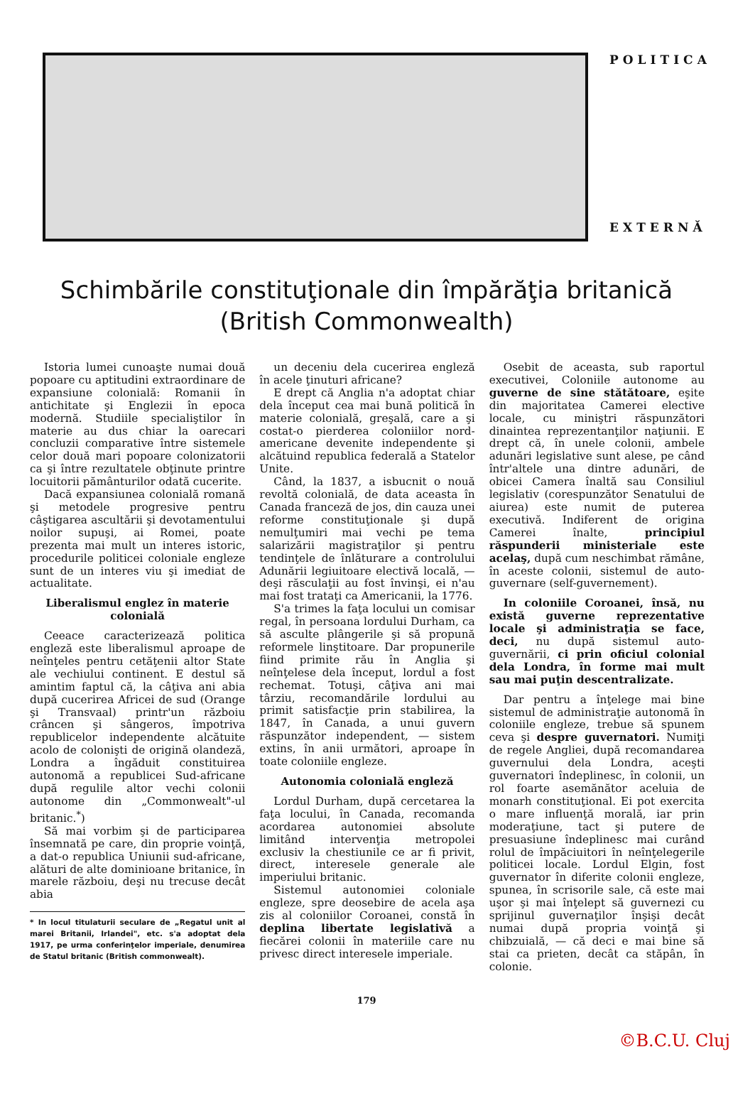POLITICA
EXTERNĂ
Schimbările constituţionale din împărăţia britanică
(British Commonwealth)
Istoria lumei cunoaşte numai două popoare cu aptitudini extraordinare de expansiune colonială: Romanii în antichitate şi Englezii în epoca modernă. Studiile specialiştilor în materie au dus chiar la oarecari concluzii comparative între sistemele celor două mari popoare colonizatorii ca şi între rezultatele obţinute printre locuitorii pământurilor odată cucerite.
Dacă expansiunea colonială romană şi metodele progresive pentru câştigarea ascultării şi devotamentului noilor supuşi, ai Romei, poate prezenta mai mult un interes istoric, procedurile politicei coloniale engleze sunt de un interes viu şi imediat de actualitate.
Liberalismul englez în materie colonială
Ceeace caracterizează politica engleză este liberalismul aproape de neînţeles pentru cetăţenii altor State ale vechiului continent. E destul să amintim faptul că, la câţiva ani abia după cucerirea Africei de sud (Orange şi Transvaal) printr'un războiu crâncen şi sângeros, împotriva republicelor independente alcătuite acolo de colonişti de origină olandeză, Londra a îngăduit constituirea autonomă a republicei Sud-africane după regulile altor vechi colonii autonome din „Commonwealt"-ul britanic.<sup>*</sup>)
Să mai vorbim şi de participarea însemnată pe care, din proprie voinţă, a dat-o republica Uniunii sud-africane, alături de alte dominioane britanice, în marele războiu, deşi nu trecuse decât abia
* In locul titulaturii seculare de „Regatul unit al marei Britanii, Irlandei", etc. s'a adoptat dela 1917, pe urma conferinţelor imperiale, denumirea de Statul britanic (British commonwealt).
un deceniu dela cucerirea engleză în acele ţinuturi africane?
E drept că Anglia n'a adoptat chiar dela început cea mai bună politică în materie colonială, greşală, care a şi costat-o pierderea coloniilor nord-americane devenite independente şi alcătuind republica federală a Statelor Unite.
Când, la 1837, a isbucnit o nouă revoltă colonială, de data aceasta în Canada franceză de jos, din cauza unei reforme constituţionale şi după nemulţumiri mai vechi pe tema salarizării magistraţilor şi pentru tendinţele de înlăturare a controlului Adunării legiuitoare electivă locală, — deşi răsculaţii au fost învinşi, ei n'au mai fost trataţi ca Americanii, la 1776.
S'a trimes la faţa locului un comisar regal, în persoana lordului Durham, ca să asculte plângerile şi să propună reformele linştitoare. Dar propunerile fiind primite rău în Anglia şi neînţelese dela început, lordul a fost rechemat. Totuşi, câţiva ani mai târziu, recomandările lordului au primit satisfacţie prin stabilirea, la 1847, în Canada, a unui guvern răspunzător independent, — sistem extins, în anii următori, aproape în toate coloniile engleze.
Autonomia colonială engleză
Lordul Durham, după cercetarea la faţa locului, în Canada, recomanda acordarea autonomiei absolute limitând intervenţia metropolei exclusiv la chestiunile ce ar fi privit, direct, interesele generale ale imperiului britanic.
Sistemul autonomiei coloniale engleze, spre deosebire de acela aşa zis al coloniilor Coroanei, constă în deplina libertate legislativă a fiecărei colonii în materiile care nu privesc direct interesele imperiale.
Osebit de aceasta, sub raportul executivei, Coloniile autonome au guverne de sine stătătoare, eşite din majoritatea Camerei elective locale, cu miniştri răspunzători dinaintea reprezentanţilor naţiunii. E drept că, în unele colonii, ambele adunări legislative sunt alese, pe când într'altele una dintre adunări, de obicei Camera înaltă sau Consiliul legislativ (corespunzător Senatului de aiurea) este numit de puterea executivă. Indiferent de origina Camerei înalte, principiul răspunderii ministeriale este acelaş, după cum neschimbat rămâne, în aceste colonii, sistemul de auto-guvernare (self-guvernement).
In coloniile Coroanei, însă, nu există guverne reprezentative locale şi administraţia se face, deci, nu după sistemul auto-guvernării, ci prin oficiul colonial dela Londra, în forme mai mult sau mai puţin descentralizate.
Dar pentru a înţelege mai bine sistemul de administraţie autonomă în coloniile engleze, trebue să spunem ceva şi despre guvernatori. Numiţi de regele Angliei, după recomandarea guvernului dela Londra, aceşti guvernatori îndeplinesc, în colonii, un rol foarte asemănător aceluia de monarh constituţional. Ei pot exercita o mare influenţă morală, iar prin moderaţiune, tact şi putere de presuasiune îndeplinesc mai curând rolul de împăciuitori în neînţelegerile politicei locale. Lordul Elgin, fost guvernator în diferite colonii engleze, spunea, în scrisorile sale, că este mai uşor şi mai înţelept să guvernezi cu sprijinul guvernaţilor înşişi decât numai după propria voinţă şi chibzuială, — că deci e mai bine să stai ca prieten, decât ca stăpân, în colonie.
179
©B.C.U. Cluj